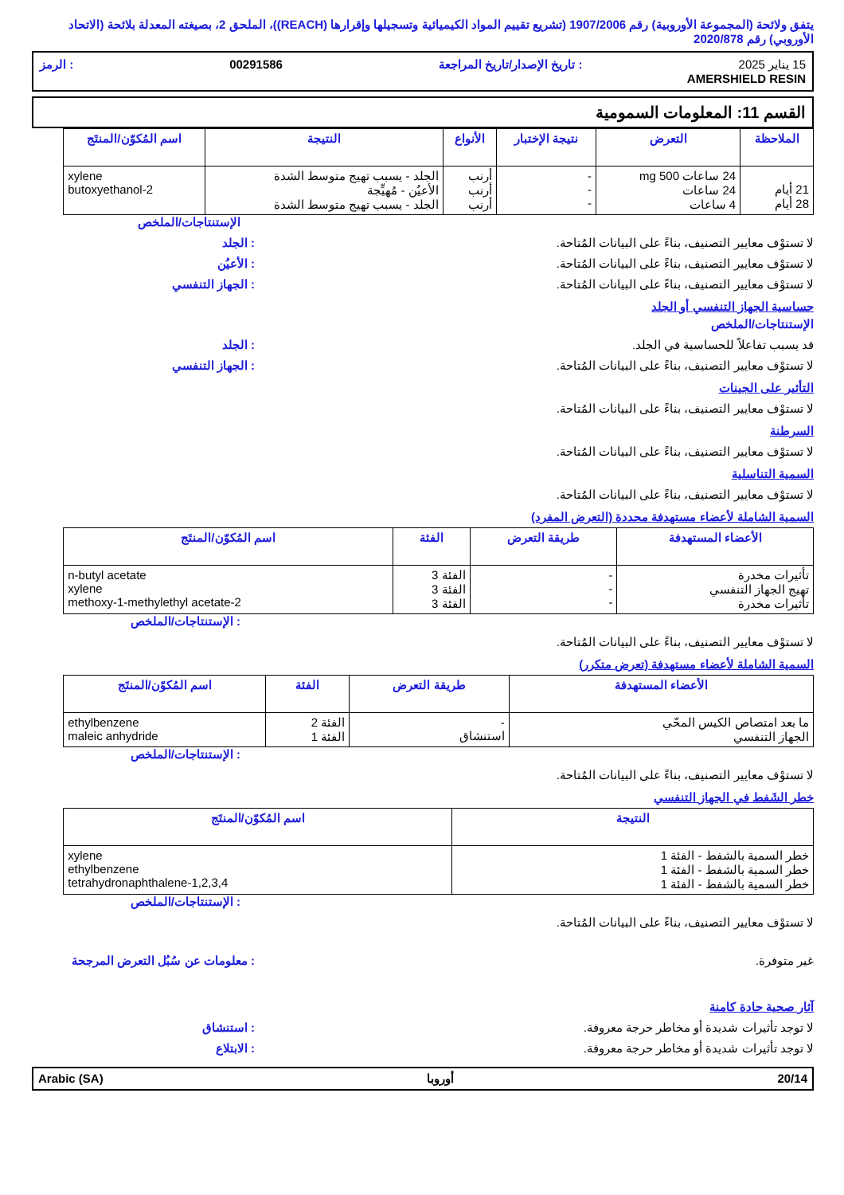يتفق ولائحة (المجموعة الأوروبية) رقم 1907/2006 (تشريع تقييم المواد الكيميائية وتسجيلها وإقرارها (REACH))، الملحق 2، بصيغته المعدلة بلائحة (الاتحاد الأوروبي) رقم 2020/878
15 يناير 2025: تاريخ الإصدار/تاريخ المراجعة 00291586: الرمز
AMERSHIELD RESIN
القسم 11: المعلومات السمومية
| الملاحظة | التعرض | نتيجة الإختبار | الأنواع | النتيجة | اسم المُكوّن/المنتَج |
| --- | --- | --- | --- | --- | --- |
| 21 أيام 28 أيام | 24 ساعات 500 mg 24 ساعات 4 ساعات | - - - | أرنب أرنب أرنب | الجلد - يسبب تهيج متوسط الشدة الأعيُن - مُهيِّجة الجلد - يسبب تهيج متوسط الشدة | xylene 2-butoxyethanol |
الإستنتاجات/الملخص
لا تستوْف معايير التصنيف، بناءً على البيانات المُتاحة.: الجلد
لا تستوْف معايير التصنيف، بناءً على البيانات المُتاحة.: الأعيُن
لا تستوْف معايير التصنيف، بناءً على البيانات المُتاحة.: الجهاز التنفسي
حساسية الجهاز التنفسي أو الجلد
الإستنتاجات/الملخص
قد يسبب تفاعلاً للحساسية في الجلد.: الجلد
لا تستوْف معايير التصنيف، بناءً على البيانات المُتاحة.: الجهاز التنفسي
التأثير على الجينات
لا تستوْف معايير التصنيف، بناءً على البيانات المُتاحة.
السرطنة
لا تستوْف معايير التصنيف، بناءً على البيانات المُتاحة.
السمية التناسلية
لا تستوْف معايير التصنيف، بناءً على البيانات المُتاحة.
السمية الشاملة لأعضاء مستهدفة محددة (التعرض المفرد)
| الأعضاء المستهدفة | طريقة التعرض | الفئة | اسم المُكوّن/المنتَج |
| --- | --- | --- | --- |
| تأثيرات مخدرة تهيج الجهاز التنفسي تأثيرات مخدرة | - - - | الفئة 3 الفئة 3 الفئة 3 | n-butyl acetate xylene 2-methoxy-1-methylethyl acetate |
: الإستنتاجات/الملخص
لا تستوْف معايير التصنيف، بناءً على البيانات المُتاحة.
السمية الشاملة لأعضاء مستهدفة (تعرض متكرر)
| الأعضاء المستهدفة | طريقة التعرض | الفئة | اسم المُكوّن/المنتَج |
| --- | --- | --- | --- |
| ما بعد امتصاص الكيس المحّي الجهاز التنفسي | - استنشاق | الفئة 2 الفئة 1 | ethylbenzene maleic anhydride |
: الإستنتاجات/الملخص
لا تستوْف معايير التصنيف، بناءً على البيانات المُتاحة.
خطر الشَفط في الجهاز التنفسي
| النتيجة | اسم المُكوّن/المنتَج |
| --- | --- |
| خطر السمية بالشفط - الفئة 1 خطر السمية بالشفط - الفئة 1 خطر السمية بالشفط - الفئة 1 | xylene ethylbenzene 1,2,3,4-tetrahydronaphthalene |
: الإستنتاجات/الملخص
لا تستوْف معايير التصنيف، بناءً على البيانات المُتاحة.
غير متوفرة.: معلومات عن سُبُل التعرض المرجحة
آثار صحية حادة كامنة
لا توجد تأثيرات شديدة أو مخاطر حرجة معروفة.: استنشاق
لا توجد تأثيرات شديدة أو مخاطر حرجة معروفة.: الابتلاع
Arabic (SA) أوروبا 20/14